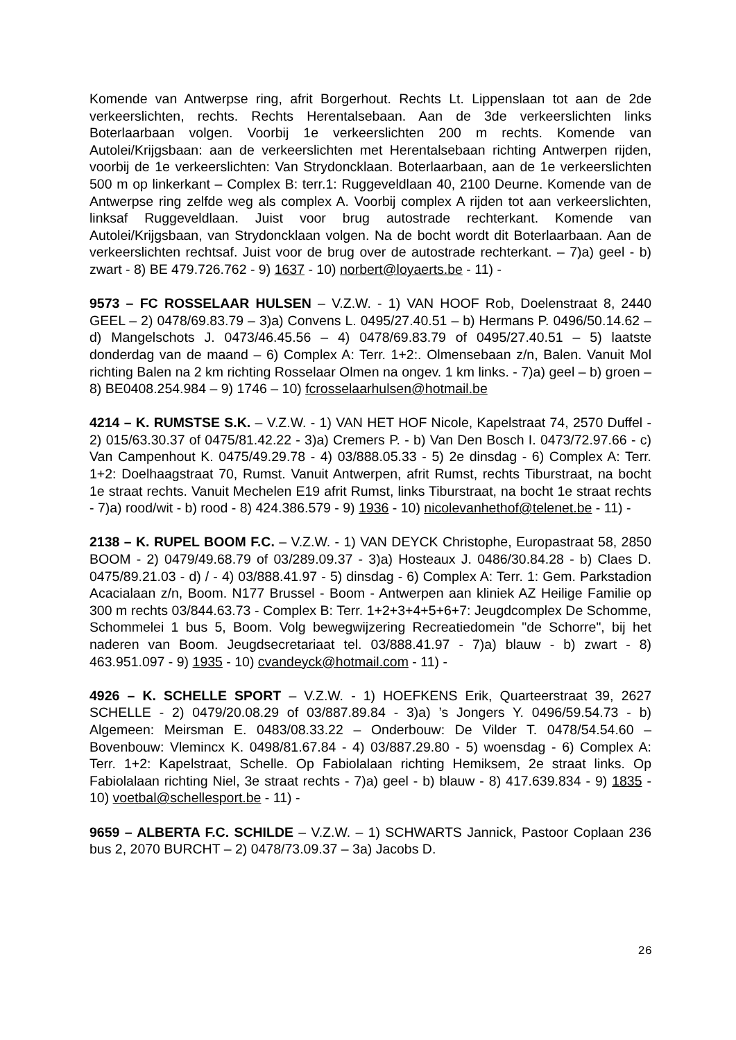Komende van Antwerpse ring, afrit Borgerhout. Rechts Lt. Lippenslaan tot aan de 2de verkeerslichten, rechts. Rechts Herentalsebaan. Aan de 3de verkeerslichten links Boterlaarbaan volgen. Voorbij 1e verkeerslichten 200 m rechts. Komende van Autolei/Krijgsbaan: aan de verkeerslichten met Herentalsebaan richting Antwerpen rijden, voorbij de 1e verkeerslichten: Van Strydoncklaan. Boterlaarbaan, aan de 1e verkeerslichten 500 m op linkerkant – Complex B: terr.1: Ruggeveldlaan 40, 2100 Deurne. Komende van de Antwerpse ring zelfde weg als complex A. Voorbij complex A rijden tot aan verkeerslichten, linksaf Ruggeveldlaan. Juist voor brug autostrade rechterkant. Komende van Autolei/Krijgsbaan, van Strydoncklaan volgen. Na de bocht wordt dit Boterlaarbaan. Aan de verkeerslichten rechtsaf. Juist voor de brug over de autostrade rechterkant. – 7)a) geel - b) zwart - 8) BE 479.726.762 - 9) 1637 - 10) norbert@loyaerts.be - 11) -
9573 – FC ROSSELAAR HULSEN – V.Z.W. - 1) VAN HOOF Rob, Doelenstraat 8, 2440 GEEL – 2) 0478/69.83.79 – 3)a) Convens L. 0495/27.40.51 – b) Hermans P. 0496/50.14.62 – d) Mangelschots J. 0473/46.45.56 – 4) 0478/69.83.79 of 0495/27.40.51 – 5) laatste donderdag van de maand – 6) Complex A: Terr. 1+2:. Olmensebaan z/n, Balen. Vanuit Mol richting Balen na 2 km richting Rosselaar Olmen na ongev. 1 km links. - 7)a) geel – b) groen – 8) BE0408.254.984 – 9) 1746 – 10) fcrosselaarhulsen@hotmail.be
4214 – K. RUMSTSE S.K. – V.Z.W. - 1) VAN HET HOF Nicole, Kapelstraat 74, 2570 Duffel - 2) 015/63.30.37 of 0475/81.42.22 - 3)a) Cremers P. - b) Van Den Bosch I. 0473/72.97.66 - c) Van Campenhout K. 0475/49.29.78 - 4) 03/888.05.33 - 5) 2e dinsdag - 6) Complex A: Terr. 1+2: Doelhaagstraat 70, Rumst. Vanuit Antwerpen, afrit Rumst, rechts Tiburstraat, na bocht 1e straat rechts. Vanuit Mechelen E19 afrit Rumst, links Tiburstraat, na bocht 1e straat rechts - 7)a) rood/wit - b) rood - 8) 424.386.579 - 9) 1936 - 10) nicolevanhethof@telenet.be - 11) -
2138 – K. RUPEL BOOM F.C. – V.Z.W. - 1) VAN DEYCK Christophe, Europastraat 58, 2850 BOOM - 2) 0479/49.68.79 of 03/289.09.37 - 3)a) Hosteaux J. 0486/30.84.28 - b) Claes D. 0475/89.21.03 - d) / - 4) 03/888.41.97 - 5) dinsdag - 6) Complex A: Terr. 1: Gem. Parkstadion Acacialaan z/n, Boom. N177 Brussel - Boom - Antwerpen aan kliniek AZ Heilige Familie op 300 m rechts 03/844.63.73 - Complex B: Terr. 1+2+3+4+5+6+7: Jeugdcomplex De Schomme, Schommelei 1 bus 5, Boom. Volg bewegwijzering Recreatiedomein "de Schorre", bij het naderen van Boom. Jeugdsecretariaat tel. 03/888.41.97 - 7)a) blauw - b) zwart - 8) 463.951.097 - 9) 1935 - 10) cvandeyck@hotmail.com - 11) -
4926 – K. SCHELLE SPORT – V.Z.W. - 1) HOEFKENS Erik, Quarteerstraat 39, 2627 SCHELLE - 2) 0479/20.08.29 of 03/887.89.84 - 3)a) ’s Jongers Y. 0496/59.54.73 - b) Algemeen: Meirsman E. 0483/08.33.22 – Onderbouw: De Vilder T. 0478/54.54.60 – Bovenbouw: Vlemincx K. 0498/81.67.84 - 4) 03/887.29.80 - 5) woensdag - 6) Complex A: Terr. 1+2: Kapelstraat, Schelle. Op Fabiolalaan richting Hemiksem, 2e straat links. Op Fabiolalaan richting Niel, 3e straat rechts - 7)a) geel - b) blauw - 8) 417.639.834 - 9) 1835 - 10) voetbal@schellesport.be - 11) -
9659 – ALBERTA F.C. SCHILDE – V.Z.W. – 1) SCHWARTS Jannick, Pastoor Coplaan 236 bus 2, 2070 BURCHT – 2) 0478/73.09.37 – 3a) Jacobs D.
26